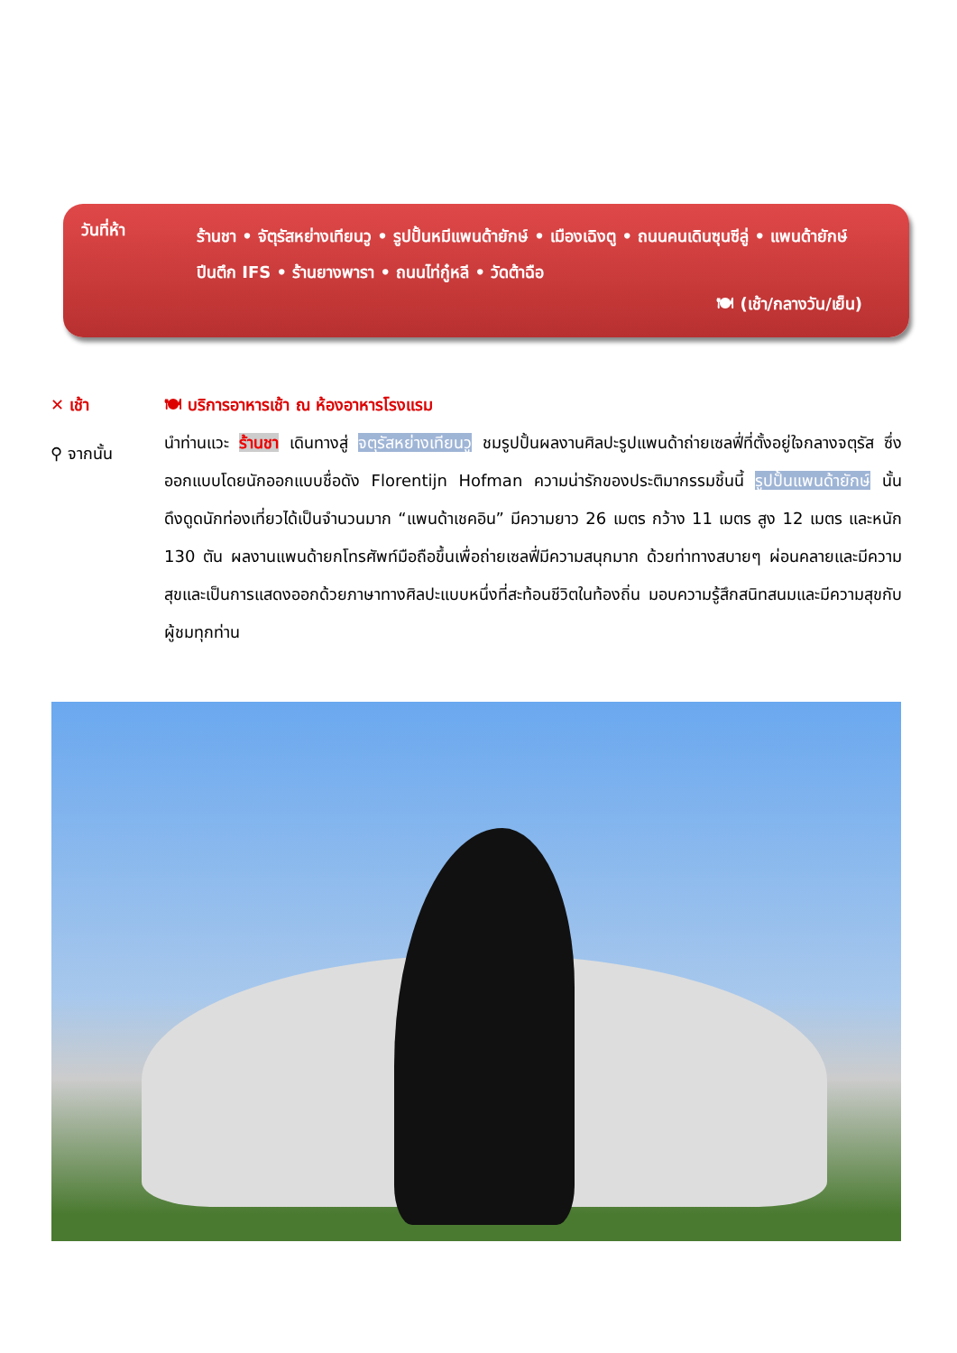วันที่ห้า
ร้านชา • จัตุรัสหย่างเทียนวู • รูปปั้นหมีแพนด้ายักษ์ • เมืองเฉิงตู • ถนนคนเดินซุนซีลู่ • แพนด้ายักษ์ปีนตึก IFS • ร้านยางพารา • ถนนไท่กู๋หลี • วัดต้าฉือ
🍽 (เช้า/กลางวัน/เย็น)
✕ เช้า 🍽 บริการอาหารเช้า ณ ห้องอาหารโรงแรม
⚲ จากนั้น
นำท่านแวะ ร้านชา เดินทางสู่ จตุรัสหย่างเทียนวู ชมรูปปั้นผลงานศิลปะรูปแพนด้าถ่ายเซลฟี่ที่ตั้งอยู่ใจกลางจตุรัส ซึ่งออกแบบโดยนักออกแบบชื่อดัง Florentijn Hofman ความน่ารักของประติมากรรมชิ้นนี้ รูปปั้นแพนด้ายักษ์ นั้นดึงดูดนักท่องเที่ยวได้เป็นจำนวนมาก “แพนด้าเชคอิน” มีความยาว 26 เมตร กว้าง 11 เมตร สูง 12 เมตร และหนัก 130 ตัน ผลงานแพนด้ายกโทรศัพท์มือถือขึ้นเพื่อถ่ายเซลฟี่มีความสนุกมาก ด้วยท่าทางสบายๆ ผ่อนคลายและมีความสุขและเป็นการแสดงออกด้วยภาษาทางศิลปะแบบหนึ่งที่สะท้อนชีวิตในท้องถิ่น มอบความรู้สึกสนิทสนมและมีความสุขกับผู้ชมทุกท่าน